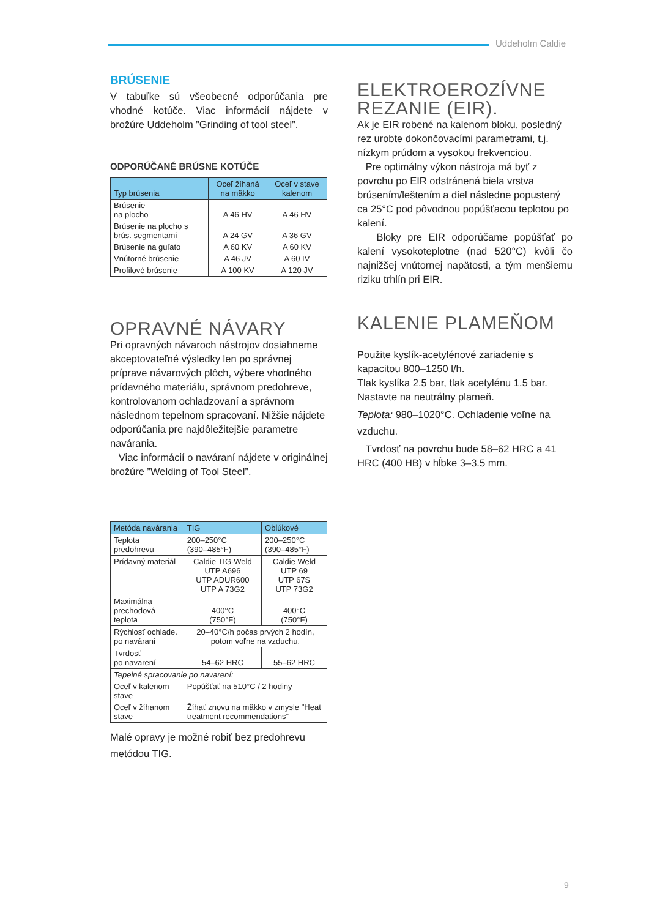Uddeholm Caldie
BRÚSENIE
V tabuľke sú všeobecné odporúčania pre vhodné kotúče. Viac informácií nájdete v brožúre Uddeholm ”Grinding of tool steel”.
ODPORÚČANÉ BRÚSNE KOTÚČE
| Typ brúsenia | Oceľ žíhaná na mäkko | Oceľ v stave kalenom |
| --- | --- | --- |
| Brúsenie na plocho | A 46 HV | A 46 HV |
| Brúsenie na plocho s brús. segmentami | A 24 GV | A 36 GV |
| Brúsenie na guľato | A 60 KV | A 60 KV |
| Vnútorné brúsenie | A 46 JV | A 60 IV |
| Profilové brúsenie | A 100 KV | A 120 JV |
OPRAVNÉ NÁVARY
Pri opravných návaroch nástrojov dosiahneme akceptovateľné výsledky len po správnej príprave návarových plôch, výbere vhodného prídavného materiálu, správnom predohreve, kontrolovanom ochladzovaní a správnom následnom tepelnom spracovaní. Nižšie nájdete odporúčania pre najdôležitejšie parametre navárania.
Viac informácií o naváraní nájdete v originálnej brožúre ”Welding of Tool Steel”.
| Metóda navárania | TIG | Oblúkové |
| --- | --- | --- |
| Teplota predohrevu | 200–250°C (390–485°F) | 200–250°C (390–485°F) |
| Prídavný materiál | Caldie TIG-Weld UTP A696 UTP ADUR600 UTP A 73G2 | Caldie Weld UTP 69 UTP 67S UTP 73G2 |
| Maximálna prechodová teplota | 400°C (750°F) | 400°C (750°F) |
| Rýchlosť ochlade. po navárani | 20–40°C/h počas prvých 2 hodín, potom voľne na vzduchu. | |
| Tvrdosť po navarení | 54–62 HRC | 55–62 HRC |
| Tepelné spracovanie po navarení: | | |
| Oceľ v kalenom stave | Popúšťať na 510°C / 2 hodiny | |
| Oceľ v žíhanom stave | Žíhať znovu na mäkko v zmysle "Heat treatment recommendations” | |
Malé opravy je možné robiť bez predohrevu metódou TIG.
ELEKTROEROZÍVNE REZANIE (EIR).
Ak je EIR robené na kalenom bloku, posledný rez urobte dokončovacími parametrami, t.j. nízkym prúdom a vysokou frekvenciou.
Pre optimálny výkon nástroja má byť z povrchu po EIR odstránená biela vrstva brúsením/leštením a diel následne popustený ca 25°C pod pôvodnou popúšťacou teplotou po kalení.
Bloky pre EIR odporúčame popúšťať po kalení vysokoteplotne (nad 520°C) kvôli čo najnižšej vnútornej napätosti, a tým menšiemu riziku trhlín pri EIR.
KALENIE PLAMEŇOM
Použite kyslík-acetylénové zariadenie s kapacitou 800–1250 l/h.
Tlak kyslíka 2.5 bar, tlak acetylénu 1.5 bar.
Nastavte na neutrálny plameň.
Teplota: 980–1020°C. Ochladenie voľne na vzduchu.
Tvrdosť na povrchu bude 58–62 HRC a 41 HRC (400 HB) v hĺbke 3–3.5 mm.
9